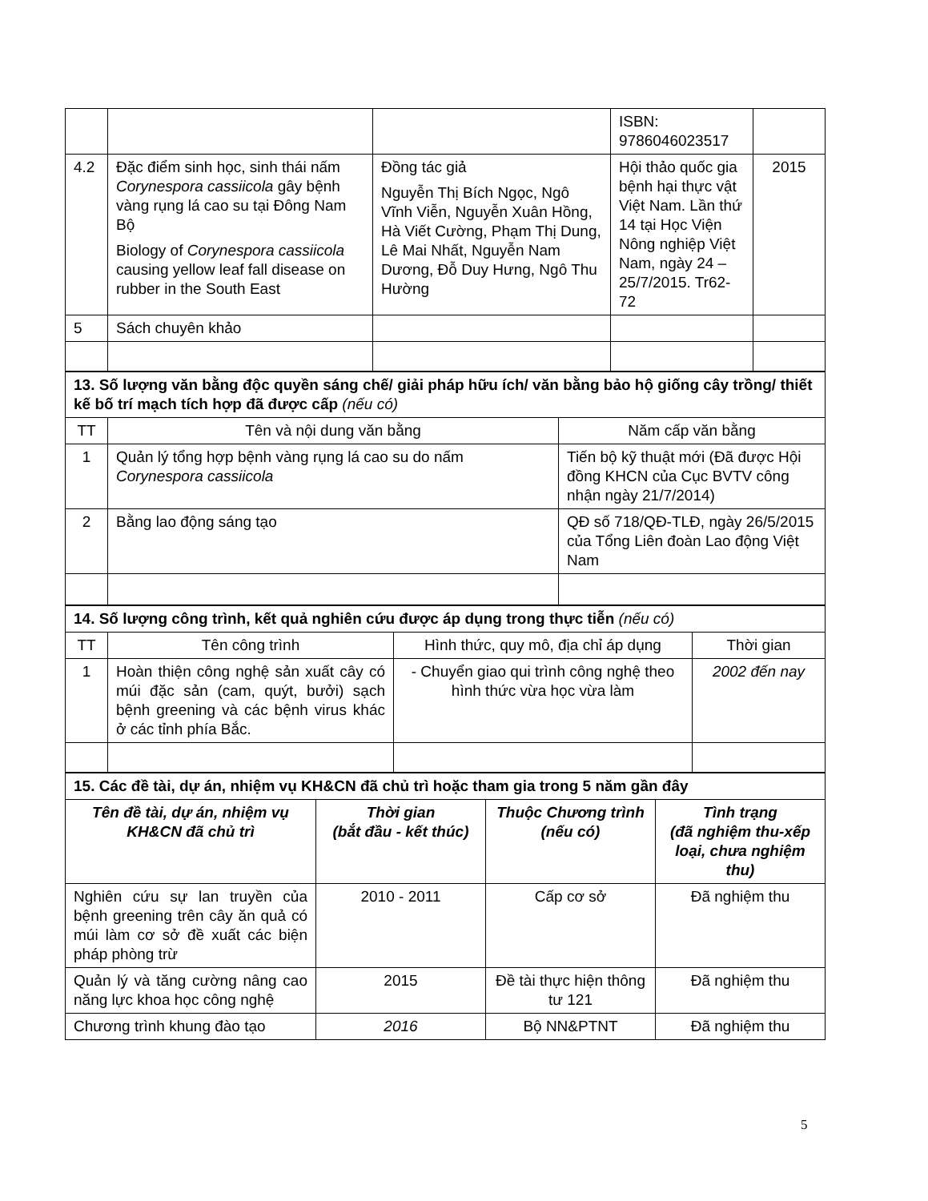| | | | ISBN: 9786046023517 | |
| 4.2 | Đặc điểm sinh học, sinh thái nấm Corynespora cassiicola gây bệnh vàng rụng lá cao su tại Đông Nam Bộ Biology of Corynespora cassiicola causing yellow leaf fall disease on rubber in the South East | Đồng tác giả Nguyễn Thị Bích Ngọc, Ngô Vĩnh Viễn, Nguyễn Xuân Hồng, Hà Viết Cường, Phạm Thị Dung, Lê Mai Nhất, Nguyễn Nam Dương, Đỗ Duy Hưng, Ngô Thu Hường | Hội thảo quốc gia bệnh hại thực vật Việt Nam. Lần thứ 14 tại Học Viện Nông nghiệp Việt Nam, ngày 24 – 25/7/2015. Tr62-72 | 2015 |
| 5 | Sách chuyên khảo | | | |
| 13. Số lượng văn bằng độc quyền sáng chế/ giải pháp hữu ích/ văn bằng bảo hộ giống cây trồng/ thiết kế bố trí mạch tích hợp đã được cấp (nếu có) | | |
| TT | Tên và nội dung văn bằng | Năm cấp văn bằng |
| 1 | Quản lý tổng hợp bệnh vàng rụng lá cao su do nấm Corynespora cassiicola | Tiến bộ kỹ thuật mới (Đã được Hội đồng KHCN của Cục BVTV công nhận ngày 21/7/2014) |
| 2 | Bằng lao động sáng tạo | QĐ số 718/QĐ-TLĐ, ngày 26/5/2015 của Tổng Liên đoàn Lao động Việt Nam |
| 14. Số lượng công trình, kết quả nghiên cứu được áp dụng trong thực tiễn (nếu có) | | | |
| TT | Tên công trình | Hình thức, quy mô, địa chỉ áp dụng | Thời gian |
| 1 | Hoàn thiện công nghệ sản xuất cây có múi đặc sản (cam, quýt, bưởi) sạch bệnh greening và các bệnh virus khác ở các tỉnh phía Bắc. | - Chuyển giao qui trình công nghệ theo hình thức vừa học vừa làm | 2002 đến nay |
| 15. Các đề tài, dự án, nhiệm vụ KH&CN đã chủ trì hoặc tham gia trong 5 năm gần đây | | | |
| Tên đề tài, dự án, nhiệm vụ KH&CN đã chủ trì | Thời gian (bắt đầu - kết thúc) | Thuộc Chương trình (nếu có) | Tình trạng (đã nghiệm thu-xếp loại, chưa nghiệm thu) |
| Nghiên cứu sự lan truyền của bệnh greening trên cây ăn quả có múi làm cơ sở đề xuất các biện pháp phòng trừ | 2010 - 2011 | Cấp cơ sở | Đã nghiệm thu |
| Quản lý và tăng cường nâng cao năng lực khoa học công nghệ | 2015 | Đề tài thực hiện thông tư 121 | Đã nghiệm thu |
| Chương trình khung đào tạo | 2016 | Bộ NN&PTNT | Đã nghiệm thu |
5